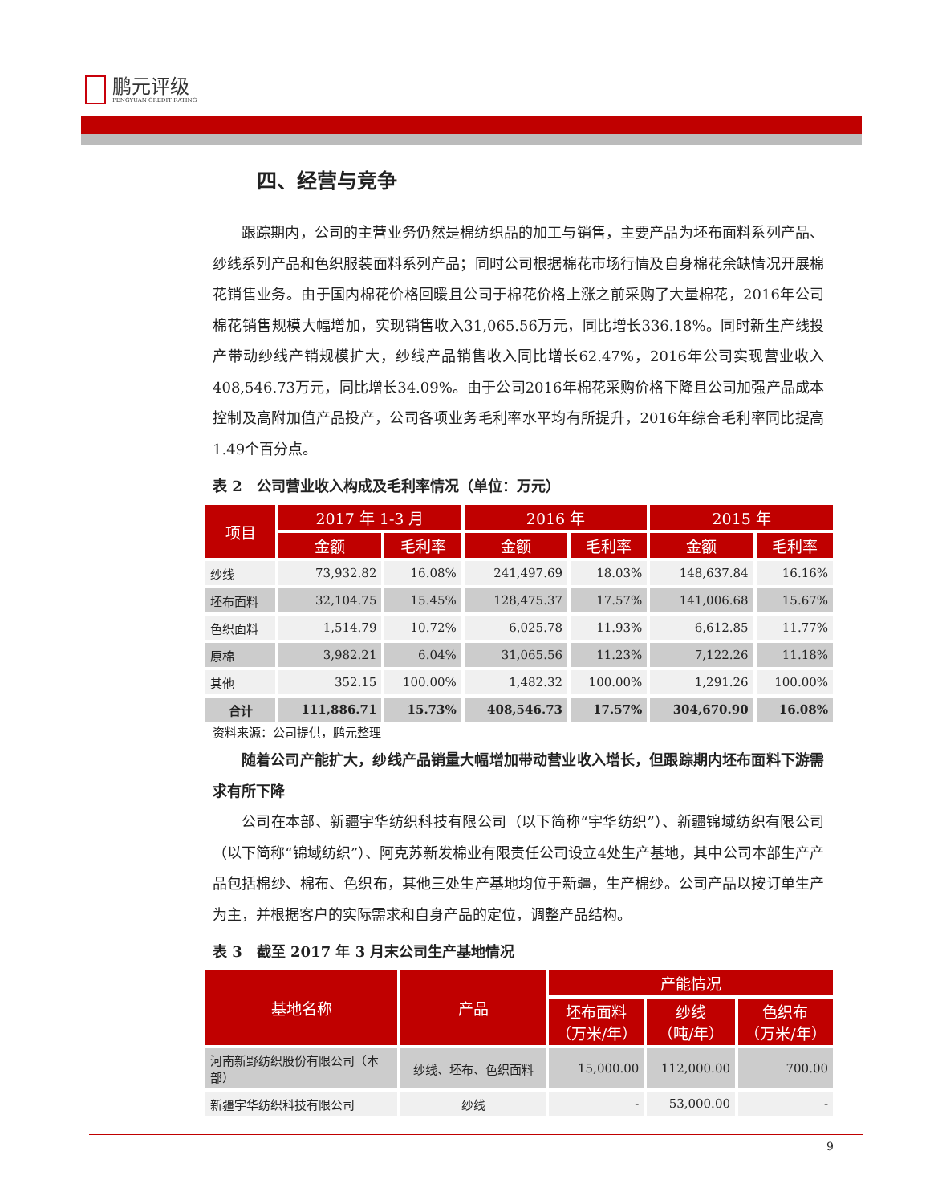鹏元评级
PENGYUAN CREDIT RATING
四、经营与竞争
跟踪期内，公司的主营业务仍然是棉纺织品的加工与销售，主要产品为坯布面料系列产品、纱线系列产品和色织服装面料系列产品；同时公司根据棉花市场行情及自身棉花余缺情况开展棉花销售业务。由于国内棉花价格回暖且公司于棉花价格上涨之前采购了大量棉花，2016年公司棉花销售规模大幅增加，实现销售收入31,065.56万元，同比增长336.18%。同时新生产线投产带动纱线产销规模扩大，纱线产品销售收入同比增长62.47%，2016年公司实现营业收入408,546.73万元，同比增长34.09%。由于公司2016年棉花采购价格下降且公司加强产品成本控制及高附加值产品投产，公司各项业务毛利率水平均有所提升，2016年综合毛利率同比提高1.49个百分点。
表 2　公司营业收入构成及毛利率情况（单位：万元）
| 项目 | 2017 年 1-3 月 | | 2016 年 | | 2015 年 | |
| --- | --- | --- | --- | --- | --- | --- |
| | 金额 | 毛利率 | 金额 | 毛利率 | 金额 | 毛利率 |
| 纱线 | 73,932.82 | 16.08% | 241,497.69 | 18.03% | 148,637.84 | 16.16% |
| 坯布面料 | 32,104.75 | 15.45% | 128,475.37 | 17.57% | 141,006.68 | 15.67% |
| 色织面料 | 1,514.79 | 10.72% | 6,025.78 | 11.93% | 6,612.85 | 11.77% |
| 原棉 | 3,982.21 | 6.04% | 31,065.56 | 11.23% | 7,122.26 | 11.18% |
| 其他 | 352.15 | 100.00% | 1,482.32 | 100.00% | 1,291.26 | 100.00% |
| 合计 | 111,886.71 | 15.73% | 408,546.73 | 17.57% | 304,670.90 | 16.08% |
资料来源：公司提供，鹏元整理
随着公司产能扩大，纱线产品销量大幅增加带动营业收入增长，但跟踪期内坯布面料下游需求有所下降
公司在本部、新疆宇华纺织科技有限公司（以下简称“宇华纺织”）、新疆锦域纺织有限公司（以下简称“锦域纺织”）、阿克苏新发棉业有限责任公司设立4处生产基地，其中公司本部生产产品包括棉纱、棉布、色织布，其他三处生产基地均位于新疆，生产棉纱。公司产品以按订单生产为主，并根据客户的实际需求和自身产品的定位，调整产品结构。
表 3　截至 2017 年 3 月末公司生产基地情况
| 基地名称 | 产品 | 产能情况 | | |
| --- | --- | --- | --- | --- |
| | | 坯布面料 （万米/年） | 纱线 （吨/年） | 色织布 （万米/年） |
| 河南新野纺织股份有限公司（本部） | 纱线、坯布、色织面料 | 15,000.00 | 112,000.00 | 700.00 |
| 新疆宇华纺织科技有限公司 | 纱线 | - | 53,000.00 | - |
9